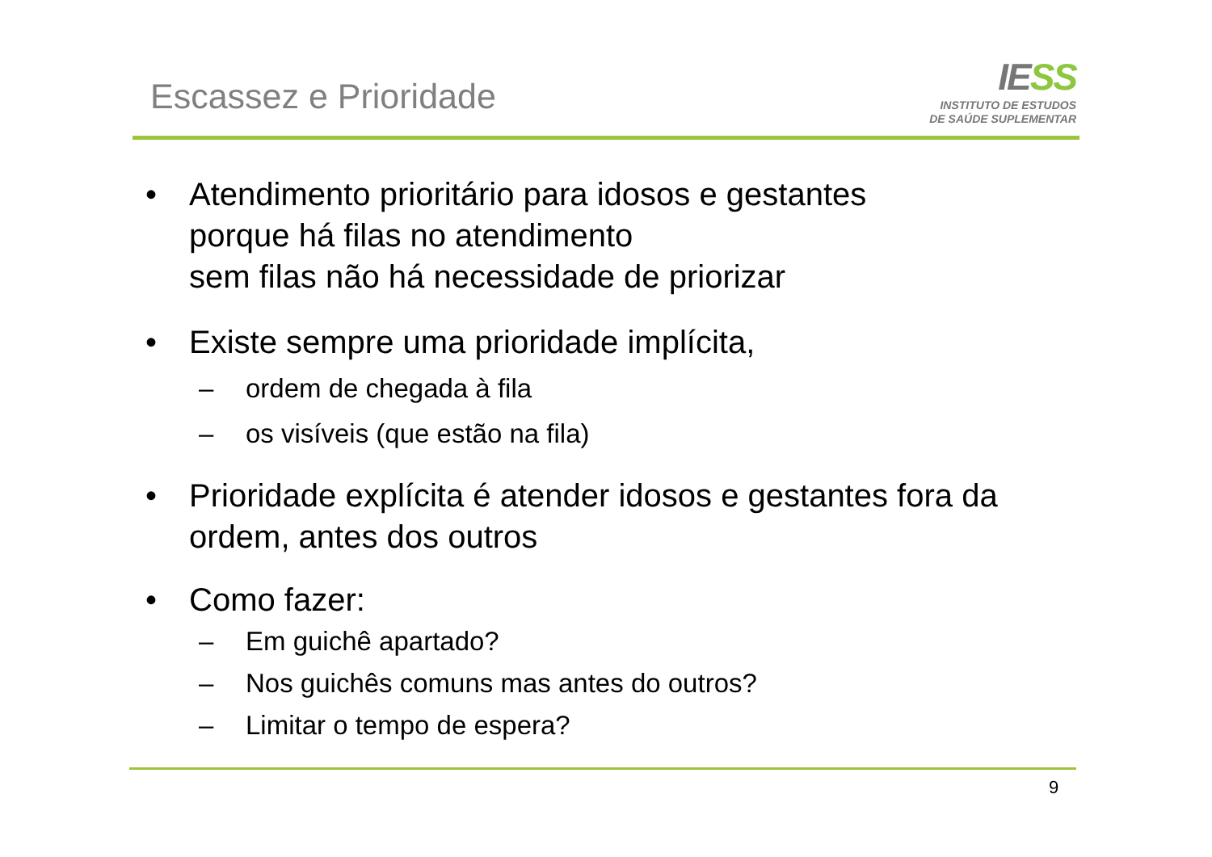Escassez e Prioridade
IESS
INSTITUTO DE ESTUDOS
DE SAÚDE SUPLEMENTAR
• Atendimento prioritário para idosos e gestantes
porque há filas no atendimento
sem filas não há necessidade de priorizar
• Existe sempre uma prioridade implícita,
– ordem de chegada à fila
– os visíveis (que estão na fila)
• Prioridade explícita é atender idosos e gestantes fora da ordem, antes dos outros
• Como fazer:
– Em guichê apartado?
– Nos guichês comuns mas antes do outros?
– Limitar o tempo de espera?
9